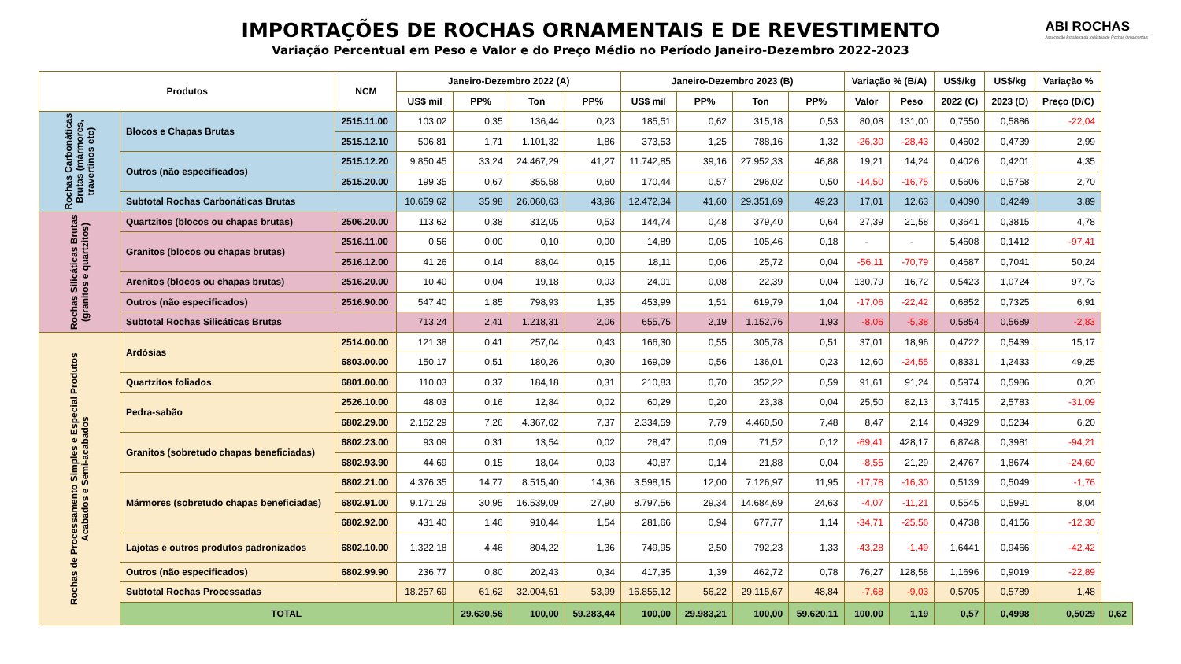IMPORTAÇÕES DE ROCHAS ORNAMENTAIS E DE REVESTIMENTO
Variação Percentual em Peso e Valor e do Preço Médio no Período Janeiro-Dezembro 2022-2023
ABI ROCHAS
Associação Brasileira da Indústria de Rochas Ornamentais
| Produtos | | NCM | Janeiro-Dezembro 2022 (A) | | | | Janeiro-Dezembro 2023 (B) | | | | Variação % (B/A) | | US$/kg | US$/kg | Variação % | |
| --- | --- | --- | --- | --- | --- | --- | --- | --- | --- | --- | --- | --- | --- | --- | --- | --- |
| | | | US$ mil | PP% | Ton | PP% | US$ mil | PP% | Ton | PP% | Valor | Peso | 2022 (C) | 2023 (D) | Preço (D/C) | |
| Rochas Carbonáticas Brutas (mármores, travertinos etc) | Blocos e Chapas Brutas | 2515.11.00 | 103,02 | 0,35 | 136,44 | 0,23 | 185,51 | 0,62 | 315,18 | 0,53 | 80,08 | 131,00 | 0,7550 | 0,5886 | -22,04 | |
| | | 2515.12.10 | 506,81 | 1,71 | 1.101,32 | 1,86 | 373,53 | 1,25 | 788,16 | 1,32 | -26,30 | -28,43 | 0,4602 | 0,4739 | 2,99 | |
| | Outros (não especificados) | 2515.12.20 | 9.850,45 | 33,24 | 24.467,29 | 41,27 | 11.742,85 | 39,16 | 27.952,33 | 46,88 | 19,21 | 14,24 | 0,4026 | 0,4201 | 4,35 | |
| | | 2515.20.00 | 199,35 | 0,67 | 355,58 | 0,60 | 170,44 | 0,57 | 296,02 | 0,50 | -14,50 | -16,75 | 0,5606 | 0,5758 | 2,70 | |
| | Subtotal Rochas Carbonáticas Brutas | | 10.659,62 | 35,98 | 26.060,63 | 43,96 | 12.472,34 | 41,60 | 29.351,69 | 49,23 | 17,01 | 12,63 | 0,4090 | 0,4249 | 3,89 | |
| Rochas Silicáticas Brutas (granitos e quartzitos) | Quartzitos (blocos ou chapas brutas) | 2506.20.00 | 113,62 | 0,38 | 312,05 | 0,53 | 144,74 | 0,48 | 379,40 | 0,64 | 27,39 | 21,58 | 0,3641 | 0,3815 | 4,78 | |
| | Granitos (blocos ou chapas brutas) | 2516.11.00 | 0,56 | 0,00 | 0,10 | 0,00 | 14,89 | 0,05 | 105,46 | 0,18 | - | - | 5,4608 | 0,1412 | -97,41 | |
| | | 2516.12.00 | 41,26 | 0,14 | 88,04 | 0,15 | 18,11 | 0,06 | 25,72 | 0,04 | -56,11 | -70,79 | 0,4687 | 0,7041 | 50,24 | |
| | Arenitos (blocos ou chapas brutas) | 2516.20.00 | 10,40 | 0,04 | 19,18 | 0,03 | 24,01 | 0,08 | 22,39 | 0,04 | 130,79 | 16,72 | 0,5423 | 1,0724 | 97,73 | |
| | Outros (não especificados) | 2516.90.00 | 547,40 | 1,85 | 798,93 | 1,35 | 453,99 | 1,51 | 619,79 | 1,04 | -17,06 | -22,42 | 0,6852 | 0,7325 | 6,91 | |
| | Subtotal Rochas Silicáticas Brutas | | 713,24 | 2,41 | 1.218,31 | 2,06 | 655,75 | 2,19 | 1.152,76 | 1,93 | -8,06 | -5,38 | 0,5854 | 0,5689 | -2,83 | |
| Rochas de Processamento Simples e Especial Produtos Acabados e Semi-acabados | Ardósias | 2514.00.00 | 121,38 | 0,41 | 257,04 | 0,43 | 166,30 | 0,55 | 305,78 | 0,51 | 37,01 | 18,96 | 0,4722 | 0,5439 | 15,17 | |
| | | 6803.00.00 | 150,17 | 0,51 | 180,26 | 0,30 | 169,09 | 0,56 | 136,01 | 0,23 | 12,60 | -24,55 | 0,8331 | 1,2433 | 49,25 | |
| | Quartzitos foliados | 6801.00.00 | 110,03 | 0,37 | 184,18 | 0,31 | 210,83 | 0,70 | 352,22 | 0,59 | 91,61 | 91,24 | 0,5974 | 0,5986 | 0,20 | |
| | Pedra-sabão | 2526.10.00 | 48,03 | 0,16 | 12,84 | 0,02 | 60,29 | 0,20 | 23,38 | 0,04 | 25,50 | 82,13 | 3,7415 | 2,5783 | -31,09 | |
| | | 6802.29.00 | 2.152,29 | 7,26 | 4.367,02 | 7,37 | 2.334,59 | 7,79 | 4.460,50 | 7,48 | 8,47 | 2,14 | 0,4929 | 0,5234 | 6,20 | |
| | Granitos (sobretudo chapas beneficiadas) | 6802.23.00 | 93,09 | 0,31 | 13,54 | 0,02 | 28,47 | 0,09 | 71,52 | 0,12 | -69,41 | 428,17 | 6,8748 | 0,3981 | -94,21 | |
| | | 6802.93.90 | 44,69 | 0,15 | 18,04 | 0,03 | 40,87 | 0,14 | 21,88 | 0,04 | -8,55 | 21,29 | 2,4767 | 1,8674 | -24,60 | |
| | Mármores (sobretudo chapas beneficiadas) | 6802.21.00 | 4.376,35 | 14,77 | 8.515,40 | 14,36 | 3.598,15 | 12,00 | 7.126,97 | 11,95 | -17,78 | -16,30 | 0,5139 | 0,5049 | -1,76 | |
| | | 6802.91.00 | 9.171,29 | 30,95 | 16.539,09 | 27,90 | 8.797,56 | 29,34 | 14.684,69 | 24,63 | -4,07 | -11,21 | 0,5545 | 0,5991 | 8,04 | |
| | | 6802.92.00 | 431,40 | 1,46 | 910,44 | 1,54 | 281,66 | 0,94 | 677,77 | 1,14 | -34,71 | -25,56 | 0,4738 | 0,4156 | -12,30 | |
| | Lajotas e outros produtos padronizados | 6802.10.00 | 1.322,18 | 4,46 | 804,22 | 1,36 | 749,95 | 2,50 | 792,23 | 1,33 | -43,28 | -1,49 | 1,6441 | 0,9466 | -42,42 | |
| | Outros (não especificados) | 6802.99.90 | 236,77 | 0,80 | 202,43 | 0,34 | 417,35 | 1,39 | 462,72 | 0,78 | 76,27 | 128,58 | 1,1696 | 0,9019 | -22,89 | |
| | Subtotal Rochas Processadas | | 18.257,69 | 61,62 | 32.004,51 | 53,99 | 16.855,12 | 56,22 | 29.115,67 | 48,84 | -7,68 | -9,03 | 0,5705 | 0,5789 | 1,48 | |
| | TOTAL | | | 29.630,56 | 100,00 | 59.283,44 | 100,00 | 29.983,21 | 100,00 | 59.620,11 | 100,00 | 1,19 | 0,57 | 0,4998 | 0,5029 | 0,62 |